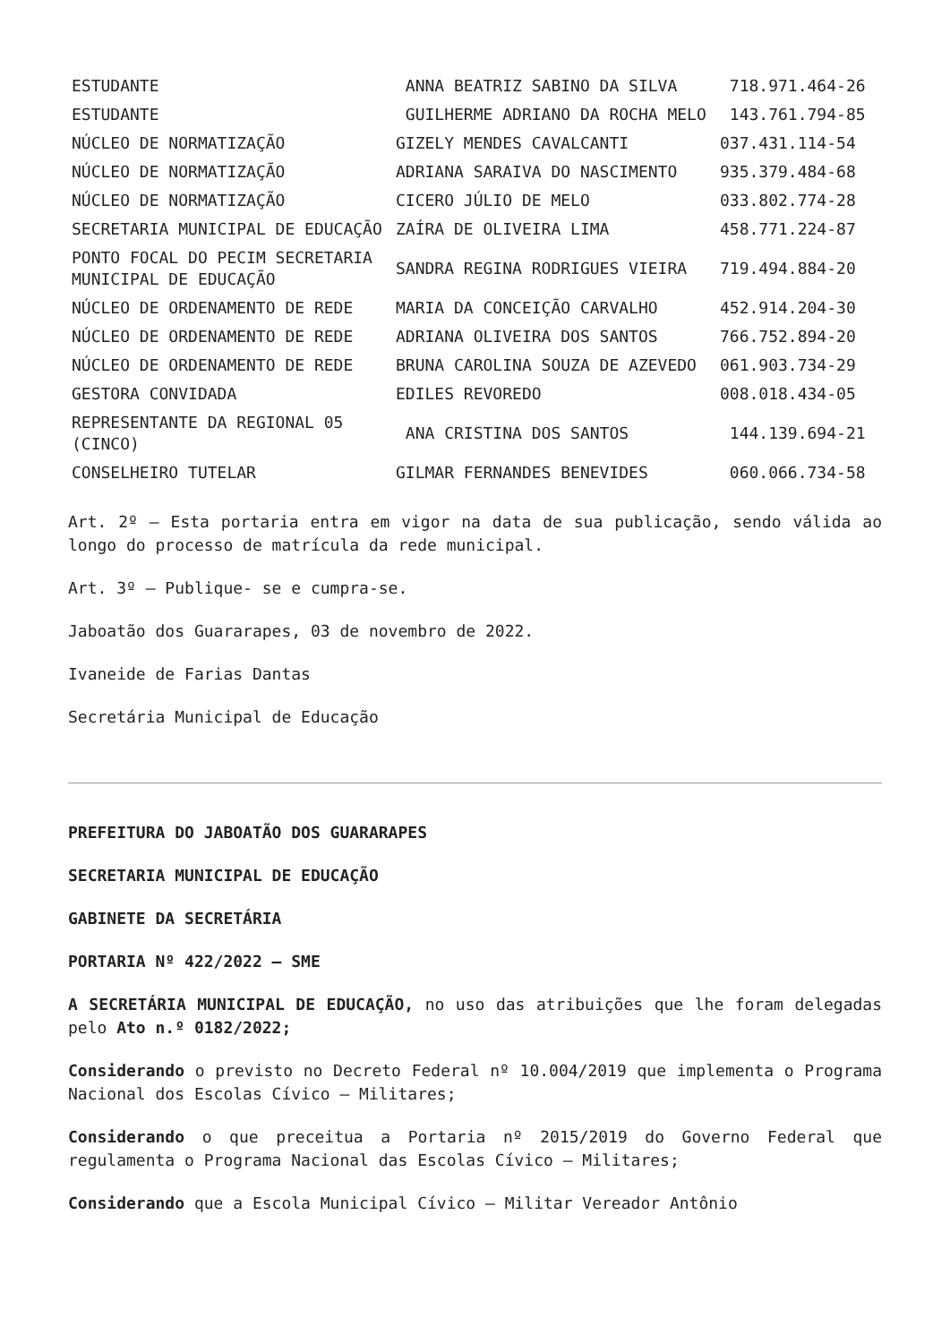| ESTUDANTE | ANNA BEATRIZ SABINO DA SILVA | 718.971.464-26 |
| ESTUDANTE | GUILHERME ADRIANO DA ROCHA MELO | 143.761.794-85 |
| NÚCLEO DE NORMATIZAÇÃO | GIZELY MENDES CAVALCANTI | 037.431.114-54 |
| NÚCLEO DE NORMATIZAÇÃO | ADRIANA SARAIVA DO NASCIMENTO | 935.379.484-68 |
| NÚCLEO DE NORMATIZAÇÃO | CICERO JÚLIO DE MELO | 033.802.774-28 |
| SECRETARIA MUNICIPAL DE EDUCAÇÃO | ZAÍRA DE OLIVEIRA LIMA | 458.771.224-87 |
| PONTO FOCAL DO PECIM SECRETARIA MUNICIPAL DE EDUCAÇÃO | SANDRA REGINA RODRIGUES VIEIRA | 719.494.884-20 |
| NÚCLEO DE ORDENAMENTO DE REDE | MARIA DA CONCEIÇÃO CARVALHO | 452.914.204-30 |
| NÚCLEO DE ORDENAMENTO DE REDE | ADRIANA OLIVEIRA DOS SANTOS | 766.752.894-20 |
| NÚCLEO DE ORDENAMENTO DE REDE | BRUNA CAROLINA SOUZA DE AZEVEDO | 061.903.734-29 |
| GESTORA CONVIDADA | EDILES REVOREDO | 008.018.434-05 |
| REPRESENTANTE DA REGIONAL 05 (CINCO) | ANA CRISTINA DOS SANTOS | 144.139.694-21 |
| CONSELHEIRO TUTELAR | GILMAR FERNANDES BENEVIDES | 060.066.734-58 |
Art. 2º – Esta portaria entra em vigor na data de sua publicação, sendo válida ao longo do processo de matrícula da rede municipal.
Art. 3º – Publique- se e cumpra-se.
Jaboatão dos Guararapes, 03 de novembro de 2022.
Ivaneide de Farias Dantas
Secretária Municipal de Educação
PREFEITURA DO JABOATÃO DOS GUARARAPES
SECRETARIA MUNICIPAL DE EDUCAÇÃO
GABINETE DA SECRETÁRIA
PORTARIA Nº 422/2022 – SME
A SECRETÁRIA MUNICIPAL DE EDUCAÇÃO, no uso das atribuições que lhe foram delegadas pelo Ato n.º 0182/2022;
Considerando o previsto no Decreto Federal nº 10.004/2019 que implementa o Programa Nacional dos Escolas Cívico – Militares;
Considerando o que preceitua a Portaria nº 2015/2019 do Governo Federal que regulamenta o Programa Nacional das Escolas Cívico – Militares;
Considerando que a Escola Municipal Cívico – Militar Vereador Antônio